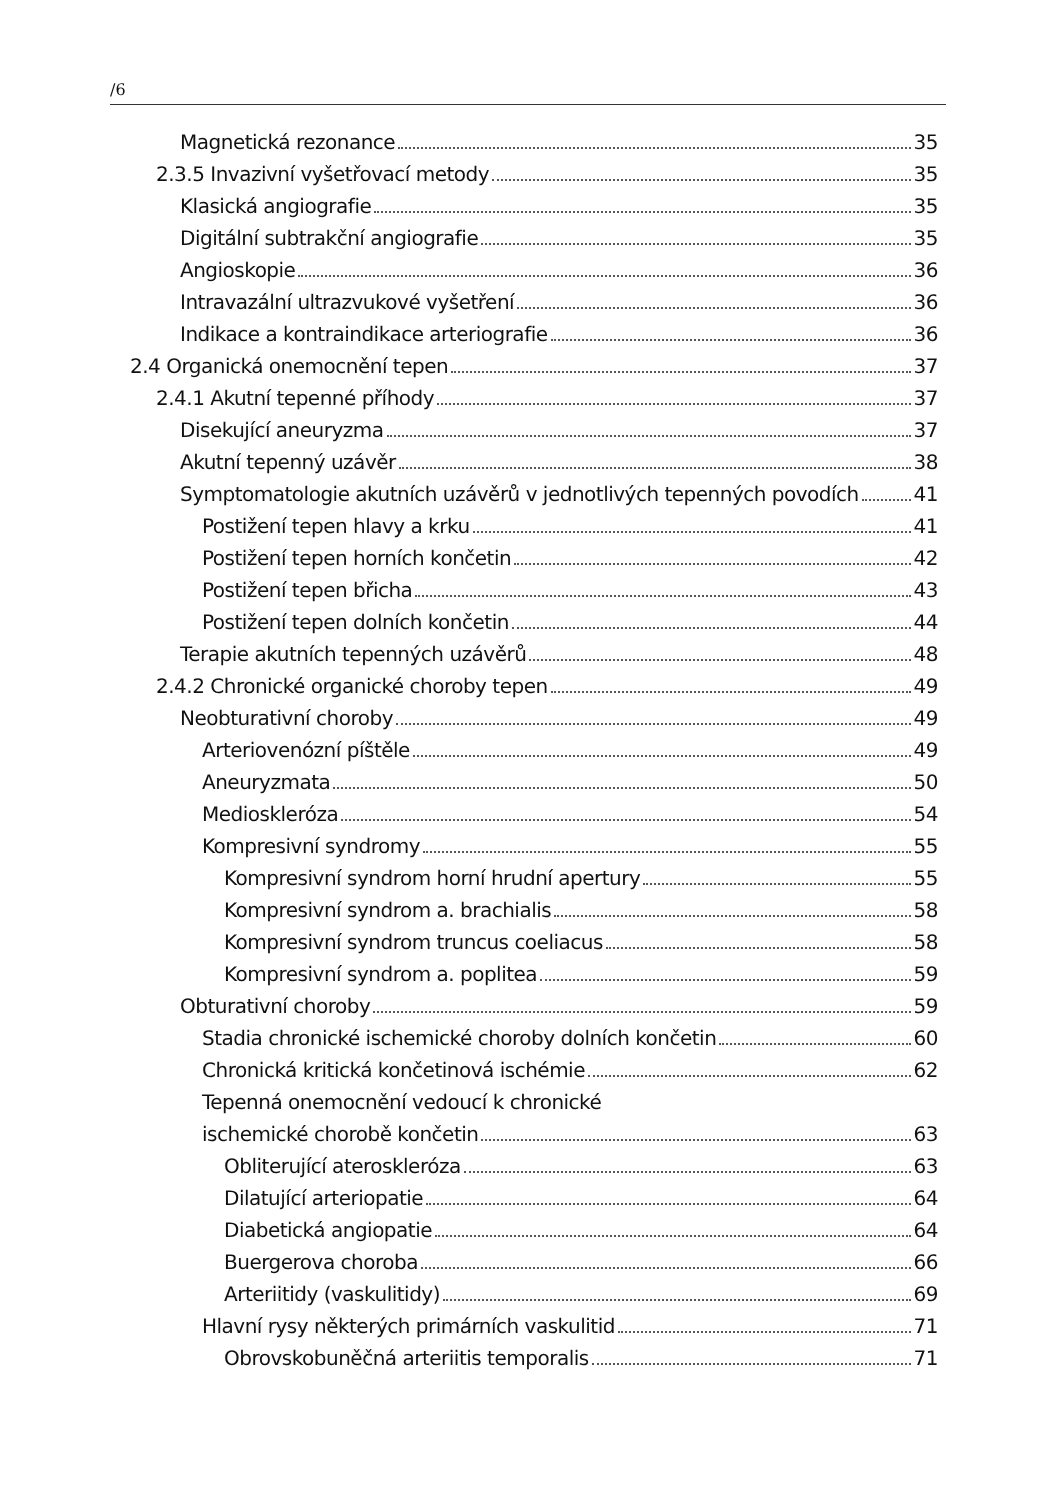/6
Magnetická rezonance 35
2.3.5 Invazivní vyšetřovací metody 35
Klasická angiografie 35
Digitální subtrakční angiografie 35
Angioskopie 36
Intravazální ultrazvukové vyšetření 36
Indikace a kontraindikace arteriografie 36
2.4 Organická onemocnění tepen 37
2.4.1 Akutní tepenné příhody 37
Disekující aneuryzma 37
Akutní tepenný uzávěr 38
Symptomatologie akutních uzávěrů v jednotlivých tepenných povodích 41
Postižení tepen hlavy a krku 41
Postižení tepen horních končetin 42
Postižení tepen břicha 43
Postižení tepen dolních končetin 44
Terapie akutních tepenných uzávěrů 48
2.4.2 Chronické organické choroby tepen 49
Neobturativní choroby 49
Arteriovenózní píštěle 49
Aneuryzmata 50
Medioskleróza 54
Kompresivní syndromy 55
Kompresivní syndrom horní hrudní apertury 55
Kompresivní syndrom a. brachialis 58
Kompresivní syndrom truncus coeliacus 58
Kompresivní syndrom a. poplitea 59
Obturativní choroby 59
Stadia chronické ischemické choroby dolních končetin 60
Chronická kritická končetinová ischémie 62
Tepenná onemocnění vedoucí k chronické
ischemické chorobě končetin 63
Obliterující ateroskleróza 63
Dilatující arteriopatie 64
Diabetická angiopatie 64
Buergerova choroba 66
Arteriitidy (vaskulitidy) 69
Hlavní rysy některých primárních vaskulitid 71
Obrovskobuněčná arteriitis temporalis 71